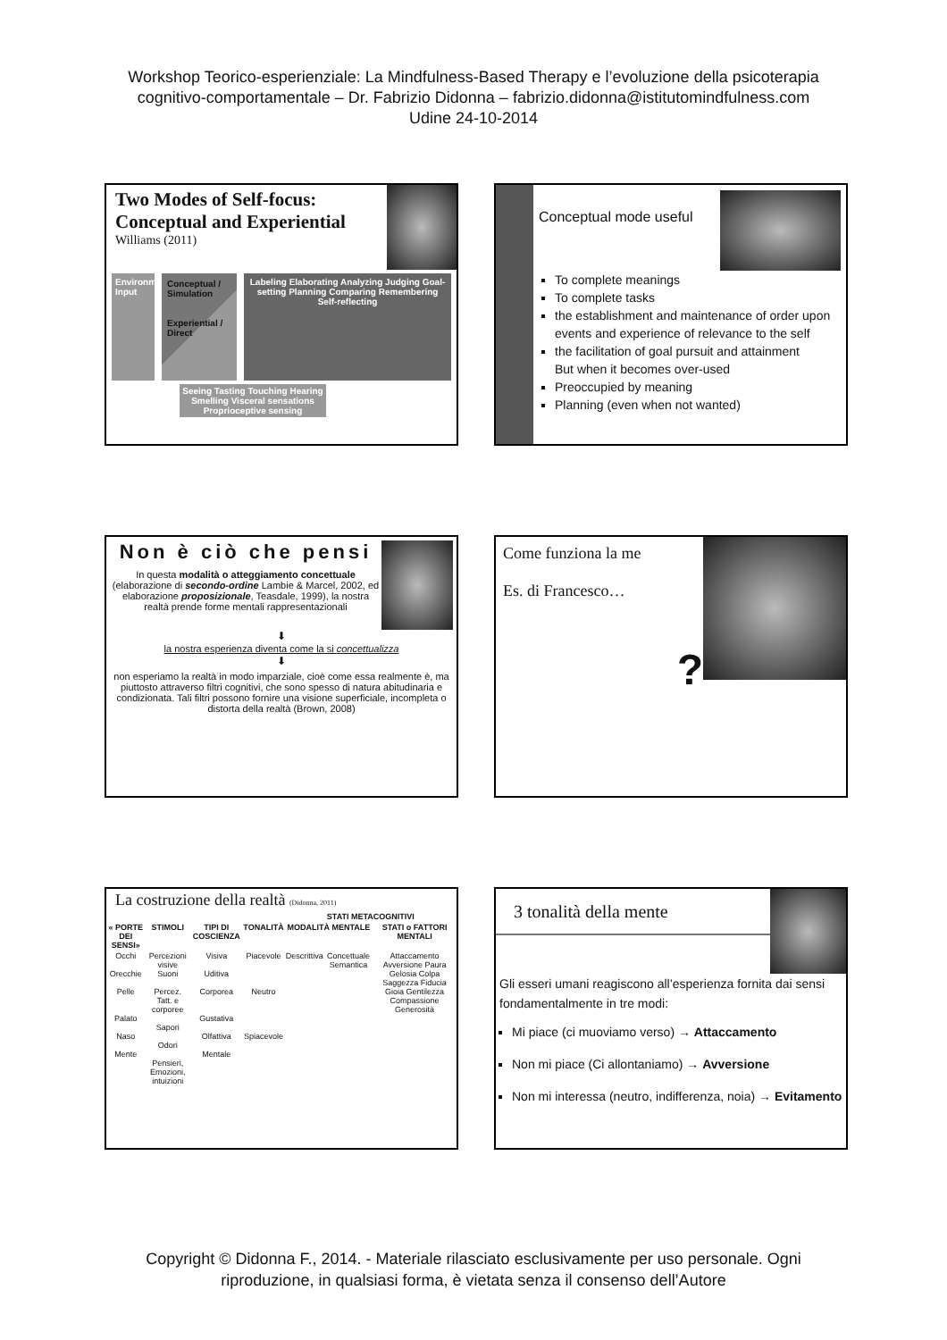Workshop Teorico-esperienziale: La Mindfulness-Based Therapy e l’evoluzione della psicoterapia
cognitivo-comportamentale – Dr. Fabrizio Didonna – fabrizio.didonna@istitutomindfulness.com
Udine 24-10-2014
Two Modes of Self-focus: Conceptual and Experiential
Williams (2011)
Environmental Input
Conceptual / Simulation
Experiential / Direct
Labeling Elaborating Analyzing Judging Goal-setting Planning Comparing Remembering Self-reflecting
Seeing Tasting Touching Hearing Smelling Visceral sensations Proprioceptive sensing
Conceptual mode useful
To complete meanings
To complete tasks
the establishment and maintenance of order upon events and experience of relevance to the self
the facilitation of goal pursuit and attainment
But when it becomes over-used
Preoccupied by meaning
Planning (even when not wanted)
Non è ciò che pensi
In questa modalità o atteggiamento concettuale (elaborazione di secondo-ordine Lambie & Marcel, 2002, ed elaborazione proposizionale, Teasdale, 1999), la nostra realtà prende forme mentali rappresentazionali
⬇
la nostra esperienza diventa come la si concettualizza
⬇
non esperiamo la realtà in modo imparziale, cioè come essa realmente è, ma piuttosto attraverso filtri cognitivi, che sono spesso di natura abitudinaria e condizionata. Tali filtri possono fornire una visione superficiale, incompleta o distorta della realtà (Brown, 2008)
Come funziona la me
Es. di Francesco…
?
La costruzione della realtà (Didonna, 2011)
| | | | | STATI METACOGNITIVI | | |
| --- | --- | --- | --- | --- | --- | --- |
| « PORTE DEI SENSI» | STIMOLI | TIPI DI COSCIENZA | TONALITÀ | MODALITÀ MENTALE | | STATI o FATTORI MENTALI |
| Occhi Orecchie Pelle Palato Naso Mente | Percezioni visive Suoni Percez. Tatt. e corporee Sapori Odori Pensieri, Emozioni, intuizioni | Visiva Uditiva Corporea Gustativa Olfattiva Mentale | Piacevole Neutro Spiacevole | Descrittiva | Concettuale Semantica | Attaccamento Avversione Paura Gelosia Colpa Saggezza Fiducia Gioia Gentilezza Compassione Generosità |
3 tonalità della mente
Gli esseri umani reagiscono all’esperienza fornita dai sensi fondamentalmente in tre modi:
Mi piace (ci muoviamo verso) → Attaccamento
Non mi piace (Ci allontaniamo) → Avversione
Non mi interessa (neutro, indifferenza, noia) → Evitamento
Copyright © Didonna F., 2014. - Materiale rilasciato esclusivamente per uso personale. Ogni
riproduzione, in qualsiasi forma, è vietata senza il consenso dell’Autore